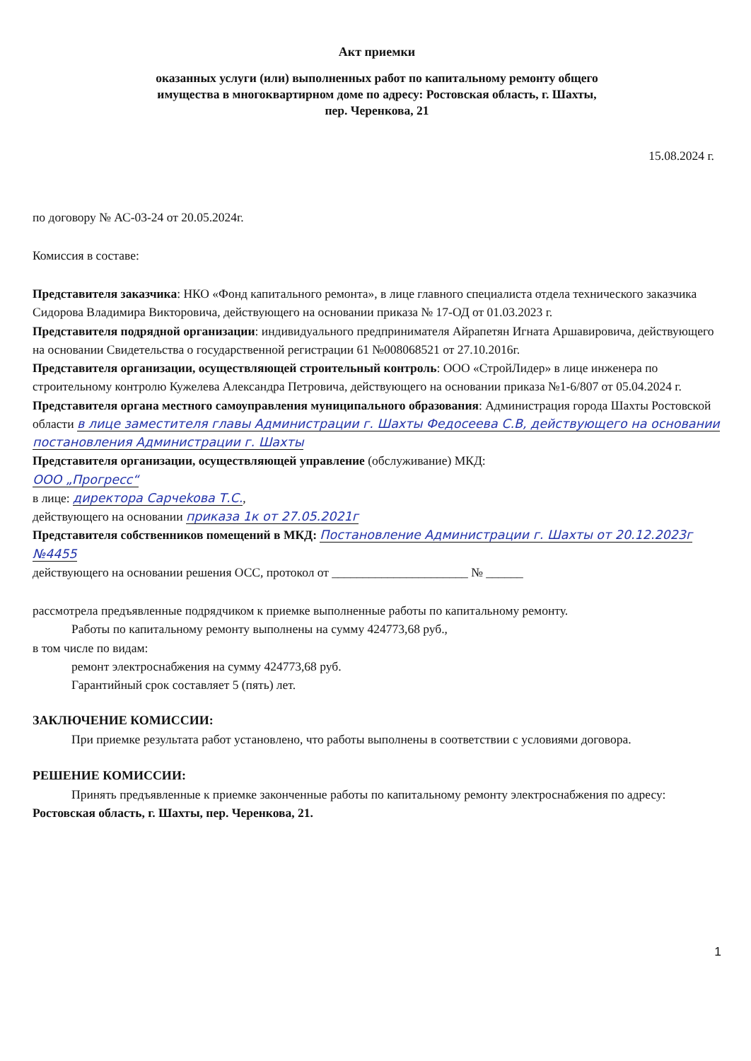Акт приемки
оказанных услуги (или) выполненных работ по капитальному ремонту общего
имущества в многоквартирном доме по адресу: Ростовская область, г. Шахты,
пер. Черенкова, 21
15.08.2024 г.
по договору № АС-03-24 от 20.05.2024г.
Комиссия в составе:
Представителя заказчика: НКО «Фонд капитального ремонта», в лице главного специалиста отдела технического заказчика Сидорова Владимира Викторовича, действующего на основании приказа № 17-ОД от 01.03.2023 г.
Представителя подрядной организации: индивидуального предпринимателя Айрапетян Игната Аршавировича, действующего на основании Свидетельства о государственной регистрации 61 №008068521 от 27.10.2016г.
Представителя организации, осуществляющей строительный контроль: ООО «СтройЛидер» в лице инженера по строительному контролю Кужелева Александра Петровича, действующего на основании приказа №1-6/807 от 05.04.2024 г.
Представителя органа местного самоуправления муниципального образования: Администрация города Шахты Ростовской области в лице заместителя главы Администрации г. Шахты Федосеева С.В, действующего на основании постановления Администрации г. Шахты
Представителя организации, осуществляющей управление (обслуживание) МКД:
ООО „Прогресс“
в лице: директора Сарчеkoвa Т.С.,
действующего на основании приказа 1к от 27.05.2021г
Представителя собственников помещений в МКД: Постановление Администрации г. Шахты от 20.12.2023г №4455
действующего на основании решения ОСС, протокол от ______________________ № ______
рассмотрела предъявленные подрядчиком к приемке выполненные работы по капитальному ремонту.
Работы по капитальному ремонту выполнены на сумму 424773,68 руб.,
в том числе по видам:
ремонт электроснабжения на сумму 424773,68 руб.
Гарантийный срок составляет 5 (пять) лет.
ЗАКЛЮЧЕНИЕ КОМИССИИ:
При приемке результата работ установлено, что работы выполнены в соответствии с условиями договора.
РЕШЕНИЕ КОМИССИИ:
Принять предъявленные к приемке законченные работы по капитальному ремонту электроснабжения по адресу: Ростовская область, г. Шахты, пер. Черенкова, 21.
1